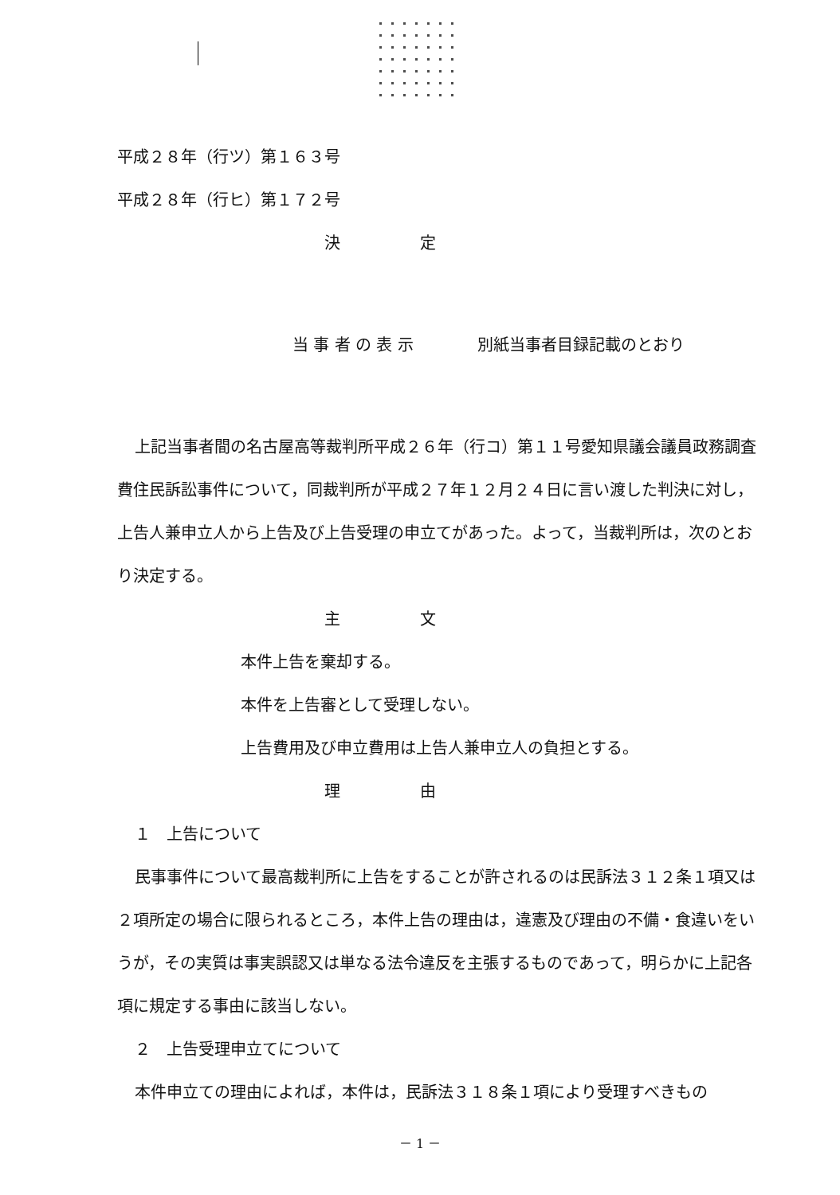平成２８年（行ツ）第１６３号
平成２８年（行ヒ）第１７２号
決　　　　　定
当 事 者 の 表 示　　　　別紙当事者目録記載のとおり
上記当事者間の名古屋高等裁判所平成２６年（行コ）第１１号愛知県議会議員政務調査費住民訴訟事件について，同裁判所が平成２７年１２月２４日に言い渡した判決に対し，上告人兼申立人から上告及び上告受理の申立てがあった。よって，当裁判所は，次のとおり決定する。
主　　　　　文
本件上告を棄却する。
本件を上告審として受理しない。
上告費用及び申立費用は上告人兼申立人の負担とする。
理　　　　　由
１　上告について
民事事件について最高裁判所に上告をすることが許されるのは民訴法３１２条１項又は２項所定の場合に限られるところ，本件上告の理由は，違憲及び理由の不備・食違いをいうが，その実質は事実誤認又は単なる法令違反を主張するものであって，明らかに上記各項に規定する事由に該当しない。
２　上告受理申立てについて
本件申立ての理由によれば，本件は，民訴法３１８条１項により受理すべきもの
－ 1 －